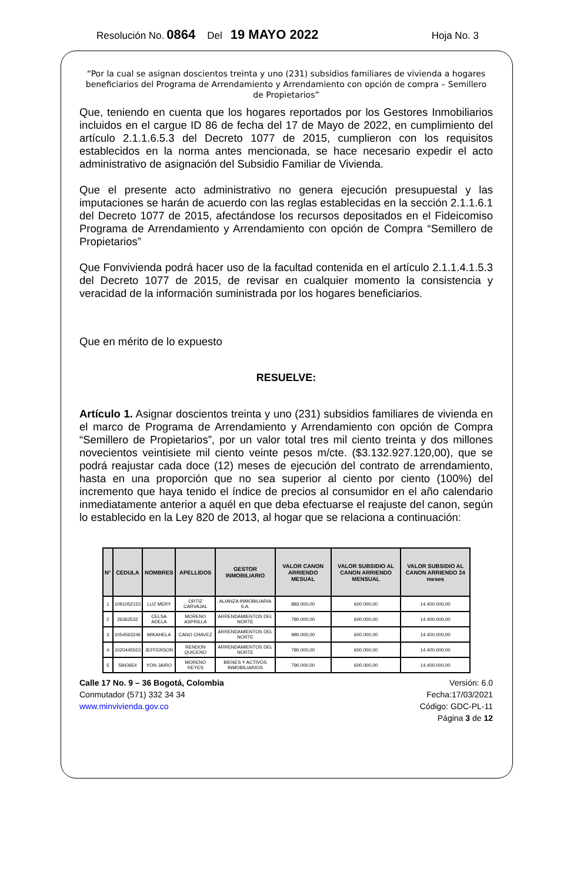Resolución No. 0864 Del 19 MAYO 2022 Hoja No. 3
“Por la cual se asignan doscientos treinta y uno (231) subsidios familiares de vivienda a hogares beneficiarios del Programa de Arrendamiento y Arrendamiento con opción de compra – Semillero de Propietarios”
Que, teniendo en cuenta que los hogares reportados por los Gestores Inmobiliarios incluidos en el cargue ID 86 de fecha del 17 de Mayo de 2022, en cumplimiento del artículo 2.1.1.6.5.3 del Decreto 1077 de 2015, cumplieron con los requisitos establecidos en la norma antes mencionada, se hace necesario expedir el acto administrativo de asignación del Subsidio Familiar de Vivienda.
Que el presente acto administrativo no genera ejecución presupuestal y las imputaciones se harán de acuerdo con las reglas establecidas en la sección 2.1.1.6.1 del Decreto 1077 de 2015, afectándose los recursos depositados en el Fideicomiso Programa de Arrendamiento y Arrendamiento con opción de Compra “Semillero de Propietarios”
Que Fonvivienda podrá hacer uso de la facultad contenida en el artículo 2.1.1.4.1.5.3 del Decreto 1077 de 2015, de revisar en cualquier momento la consistencia y veracidad de la información suministrada por los hogares beneficiarios.
Que en mérito de lo expuesto
RESUELVE:
Artículo 1. Asignar doscientos treinta y uno (231) subsidios familiares de vivienda en el marco de Programa de Arrendamiento y Arrendamiento con opción de Compra “Semillero de Propietarios”, por un valor total tres mil ciento treinta y dos millones novecientos veintisiete mil ciento veinte pesos m/cte. ($3.132.927.120,00), que se podrá reajustar cada doce (12) meses de ejecución del contrato de arrendamiento, hasta en una proporción que no sea superior al ciento por ciento (100%) del incremento que haya tenido el índice de precios al consumidor en el año calendario inmediatamente anterior a aquél en que deba efectuarse el reajuste del canon, según lo establecido en la Ley 820 de 2013, al hogar que se relaciona a continuación:
| N° | CEDULA | NOMBRES | APELLIDOS | GESTOR INMOBILIARIO | VALOR CANON ARRIENDO MESUAL | VALOR SUBSIDIO AL CANON ARRIENDO MENSUAL | VALOR SUBSIDIO AL CANON ARRIENDO 24 meses |
| --- | --- | --- | --- | --- | --- | --- | --- |
| 1 | 1091052153 | LUZ MERY | ORTIZ CARVAJAL | ALIANZA INMOBILIARIA S.A. | 883.000,00 | 600.000,00 | 14.400.000,00 |
| 2 | 26362532 | CELSA ADELA | MORENO ASPRILLA | ARRENDAMIENTOS DEL NORTE | 780.000,00 | 600.000,00 | 14.400.000,00 |
| 3 | 1054563246 | MIKAHELA | CANO CHAVEZ | ARRENDAMIENTOS DEL NORTE | 980.000,00 | 600.000,00 | 14.400.000,00 |
| 4 | 1020445553 | JEFFERSON | RENDON QUICENO | ARRENDAMIENTOS DEL NORTE | 780.000,00 | 600.000,00 | 14.400.000,00 |
| 5 | 5843654 | YON JAIRO | MORENO REYES | BIENES Y ACTIVOS INMOBILIARIOS | 790.000,00 | 600.000,00 | 14.400.000,00 |
Calle 17 No. 9 – 36 Bogotá, Colombia
Conmutador (571) 332 34 34
www.minvivienda.gov.co
Versión: 6.0
Fecha:17/03/2021
Código: GDC-PL-11
Página 3 de 12